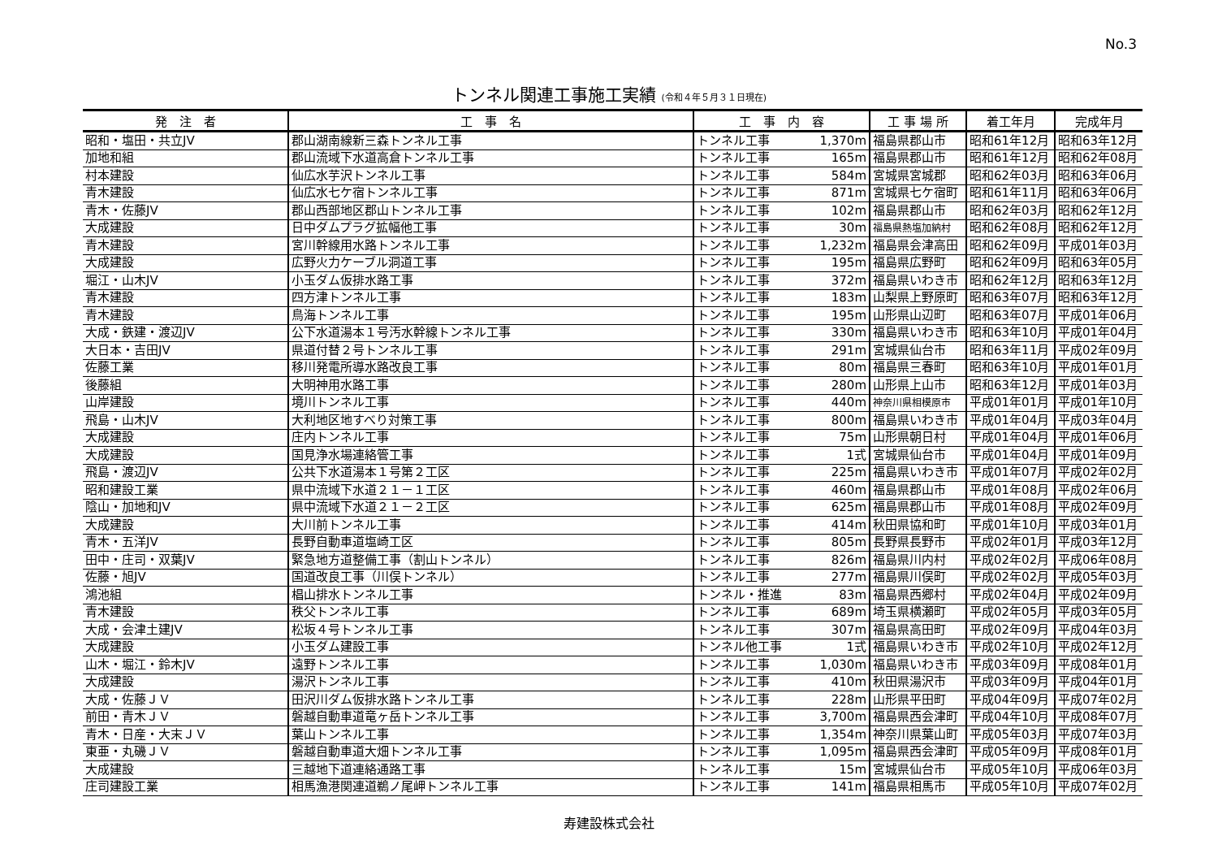No.3
トンネル関連工事施工実績 (令和４年５月３１日現在)
| 発 注 者 | 工 事 名 | 工 事 内 容 | | 工 事 場 所 | 着工年月 | 完成年月 |
| --- | --- | --- | --- | --- | --- | --- |
| 昭和・塩田・共立JV | 郡山湖南線新三森トンネル工事 | トンネル工事 | 1,370m | 福島県郡山市 | 昭和61年12月 | 昭和63年12月 |
| 加地和組 | 郡山流域下水道高倉トンネル工事 | トンネル工事 | 165m | 福島県郡山市 | 昭和61年12月 | 昭和62年08月 |
| 村本建設 | 仙広水芋沢トンネル工事 | トンネル工事 | 584m | 宮城県宮城郡 | 昭和62年03月 | 昭和63年06月 |
| 青木建設 | 仙広水七ケ宿トンネル工事 | トンネル工事 | 871m | 宮城県七ケ宿町 | 昭和61年11月 | 昭和63年06月 |
| 青木・佐藤JV | 郡山西部地区郡山トンネル工事 | トンネル工事 | 102m | 福島県郡山市 | 昭和62年03月 | 昭和62年12月 |
| 大成建設 | 日中ダムプラグ拡幅他工事 | トンネル工事 | 30m | 福島県熱塩加納村 | 昭和62年08月 | 昭和62年12月 |
| 青木建設 | 宮川幹線用水路トンネル工事 | トンネル工事 | 1,232m | 福島県会津高田 | 昭和62年09月 | 平成01年03月 |
| 大成建設 | 広野火力ケーブル洞道工事 | トンネル工事 | 195m | 福島県広野町 | 昭和62年09月 | 昭和63年05月 |
| 堀江・山木JV | 小玉ダム仮排水路工事 | トンネル工事 | 372m | 福島県いわき市 | 昭和62年12月 | 昭和63年12月 |
| 青木建設 | 四方津トンネル工事 | トンネル工事 | 183m | 山梨県上野原町 | 昭和63年07月 | 昭和63年12月 |
| 青木建設 | 鳥海トンネル工事 | トンネル工事 | 195m | 山形県山辺町 | 昭和63年07月 | 平成01年06月 |
| 大成・鉄建・渡辺JV | 公下水道湯本１号汚水幹線トンネル工事 | トンネル工事 | 330m | 福島県いわき市 | 昭和63年10月 | 平成01年04月 |
| 大日本・吉田JV | 県道付替２号トンネル工事 | トンネル工事 | 291m | 宮城県仙台市 | 昭和63年11月 | 平成02年09月 |
| 佐藤工業 | 移川発電所導水路改良工事 | トンネル工事 | 80m | 福島県三春町 | 昭和63年10月 | 平成01年01月 |
| 後藤組 | 大明神用水路工事 | トンネル工事 | 280m | 山形県上山市 | 昭和63年12月 | 平成01年03月 |
| 山岸建設 | 境川トンネル工事 | トンネル工事 | 440m | 神奈川県相模原市 | 平成01年01月 | 平成01年10月 |
| 飛島・山木JV | 大利地区地すべり対策工事 | トンネル工事 | 800m | 福島県いわき市 | 平成01年04月 | 平成03年04月 |
| 大成建設 | 庄内トンネル工事 | トンネル工事 | 75m | 山形県朝日村 | 平成01年04月 | 平成01年06月 |
| 大成建設 | 国見浄水場連絡管工事 | トンネル工事 | 1式 | 宮城県仙台市 | 平成01年04月 | 平成01年09月 |
| 飛島・渡辺JV | 公共下水道湯本１号第２工区 | トンネル工事 | 225m | 福島県いわき市 | 平成01年07月 | 平成02年02月 |
| 昭和建設工業 | 県中流域下水道２１－１工区 | トンネル工事 | 460m | 福島県郡山市 | 平成01年08月 | 平成02年06月 |
| 陰山・加地和JV | 県中流域下水道２１－２工区 | トンネル工事 | 625m | 福島県郡山市 | 平成01年08月 | 平成02年09月 |
| 大成建設 | 大川前トンネル工事 | トンネル工事 | 414m | 秋田県協和町 | 平成01年10月 | 平成03年01月 |
| 青木・五洋JV | 長野自動車道塩崎工区 | トンネル工事 | 805m | 長野県長野市 | 平成02年01月 | 平成03年12月 |
| 田中・庄司・双葉JV | 緊急地方道整備工事（割山トンネル） | トンネル工事 | 826m | 福島県川内村 | 平成02年02月 | 平成06年08月 |
| 佐藤・旭JV | 国道改良工事（川俣トンネル） | トンネル工事 | 277m | 福島県川俣町 | 平成02年02月 | 平成05年03月 |
| 鴻池組 | 椙山排水トンネル工事 | トンネル・推進 | 83m | 福島県西郷村 | 平成02年04月 | 平成02年09月 |
| 青木建設 | 秩父トンネル工事 | トンネル工事 | 689m | 埼玉県横瀬町 | 平成02年05月 | 平成03年05月 |
| 大成・会津土建JV | 松坂４号トンネル工事 | トンネル工事 | 307m | 福島県高田町 | 平成02年09月 | 平成04年03月 |
| 大成建設 | 小玉ダム建設工事 | トンネル他工事 | 1式 | 福島県いわき市 | 平成02年10月 | 平成02年12月 |
| 山木・堀江・鈴木JV | 遠野トンネル工事 | トンネル工事 | 1,030m | 福島県いわき市 | 平成03年09月 | 平成08年01月 |
| 大成建設 | 湯沢トンネル工事 | トンネル工事 | 410m | 秋田県湯沢市 | 平成03年09月 | 平成04年01月 |
| 大成・佐藤ＪＶ | 田沢川ダム仮排水路トンネル工事 | トンネル工事 | 228m | 山形県平田町 | 平成04年09月 | 平成07年02月 |
| 前田・青木ＪＶ | 磐越自動車道竜ヶ岳トンネル工事 | トンネル工事 | 3,700m | 福島県西会津町 | 平成04年10月 | 平成08年07月 |
| 青木・日産・大末ＪＶ | 葉山トンネル工事 | トンネル工事 | 1,354m | 神奈川県葉山町 | 平成05年03月 | 平成07年03月 |
| 東亜・丸磯ＪＶ | 磐越自動車道大畑トンネル工事 | トンネル工事 | 1,095m | 福島県西会津町 | 平成05年09月 | 平成08年01月 |
| 大成建設 | 三越地下道連絡通路工事 | トンネル工事 | 15m | 宮城県仙台市 | 平成05年10月 | 平成06年03月 |
| 庄司建設工業 | 相馬漁港関連道鵜ノ尾岬トンネル工事 | トンネル工事 | 141m | 福島県相馬市 | 平成05年10月 | 平成07年02月 |
寿建設株式会社